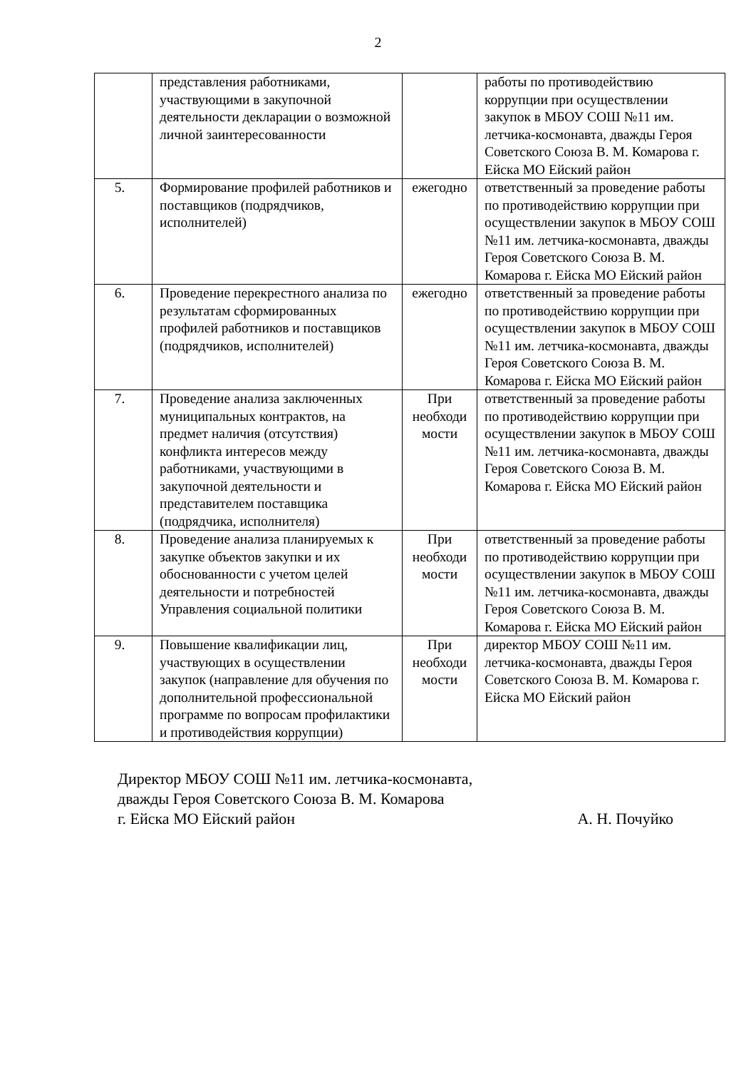2
| | представления работниками, участвующими в закупочной деятельности декларации о возможной личной заинтересованности | | работы по противодействию коррупции при осуществлении закупок в МБОУ СОШ №11 им. летчика-космонавта, дважды Героя Советского Союза В. М. Комарова г. Ейска МО Ейский район |
| 5. | Формирование профилей работников и поставщиков (подрядчиков, исполнителей) | ежегодно | ответственный за проведение работы по противодействию коррупции при осуществлении закупок в МБОУ СОШ №11 им. летчика-космонавта, дважды Героя Советского Союза В. М. Комарова г. Ейска МО Ейский район |
| 6. | Проведение перекрестного анализа по результатам сформированных профилей работников и поставщиков (подрядчиков, исполнителей) | ежегодно | ответственный за проведение работы по противодействию коррупции при осуществлении закупок в МБОУ СОШ №11 им. летчика-космонавта, дважды Героя Советского Союза В. М. Комарова г. Ейска МО Ейский район |
| 7. | Проведение анализа заключенных муниципальных контрактов, на предмет наличия (отсутствия) конфликта интересов между работниками, участвующими в закупочной деятельности и представителем поставщика (подрядчика, исполнителя) | При необходи мости | ответственный за проведение работы по противодействию коррупции при осуществлении закупок в МБОУ СОШ №11 им. летчика-космонавта, дважды Героя Советского Союза В. М. Комарова г. Ейска МО Ейский район |
| 8. | Проведение анализа планируемых к закупке объектов закупки и их обоснованности с учетом целей деятельности и потребностей Управления социальной политики | При необходи мости | ответственный за проведение работы по противодействию коррупции при осуществлении закупок в МБОУ СОШ №11 им. летчика-космонавта, дважды Героя Советского Союза В. М. Комарова г. Ейска МО Ейский район |
| 9. | Повышение квалификации лиц, участвующих в осуществлении закупок (направление для обучения по дополнительной профессиональной программе по вопросам профилактики и противодействия коррупции) | При необходи мости | директор МБОУ СОШ №11 им. летчика-космонавта, дважды Героя Советского Союза В. М. Комарова г. Ейска МО Ейский район |
Директор МБОУ СОШ №11 им. летчика-космонавта,
дважды Героя Советского Союза В. М. Комарова
г. Ейска МО Ейский район А. Н. Почуйко